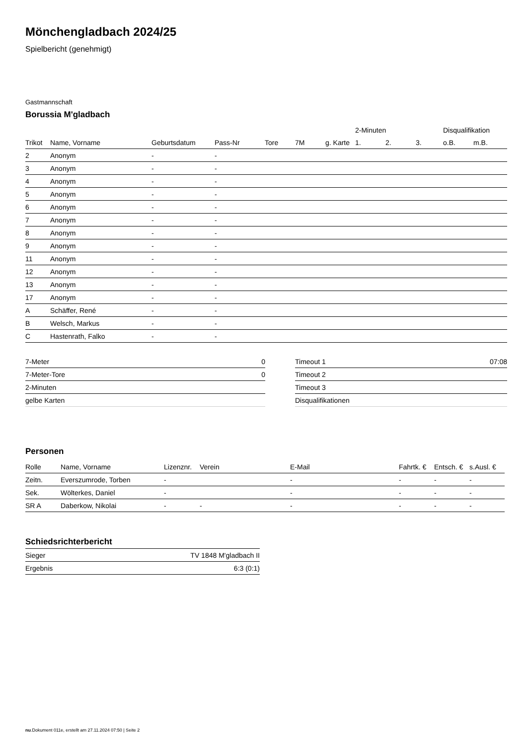Mönchengladbach 2024/25
Spielbericht (genehmigt)
Gastmannschaft
Borussia M'gladbach
| | | | | | | | 2-Minuten | | | Disqualifikation | |
| --- | --- | --- | --- | --- | --- | --- | --- | --- | --- | --- | --- |
| Trikot | Name, Vorname | Geburtsdatum | Pass-Nr | Tore | 7M | g. Karte | 1. | 2. | 3. | o.B. | m.B. |
| 2 | Anonym | - | - | | | | | | | | |
| 3 | Anonym | - | - | | | | | | | | |
| 4 | Anonym | - | - | | | | | | | | |
| 5 | Anonym | - | - | | | | | | | | |
| 6 | Anonym | - | - | | | | | | | | |
| 7 | Anonym | - | - | | | | | | | | |
| 8 | Anonym | - | - | | | | | | | | |
| 9 | Anonym | - | - | | | | | | | | |
| 11 | Anonym | - | - | | | | | | | | |
| 12 | Anonym | - | - | | | | | | | | |
| 13 | Anonym | - | - | | | | | | | | |
| 17 | Anonym | - | - | | | | | | | | |
| A | Schäffer, René | - | - | | | | | | | | |
| B | Welsch, Markus | - | - | | | | | | | | |
| C | Hastenrath, Falko | - | - | | | | | | | | |
| 7-Meter | 0 |
| 7-Meter-Tore | 0 |
| 2-Minuten | |
| gelbe Karten | |
| Timeout 1 | 07:08 |
| Timeout 2 | |
| Timeout 3 | |
| Disqualifikationen | |
Personen
| Rolle | Name, Vorname | Lizenznr. | Verein | E-Mail | Fahrtk. € | Entsch. € | s.Ausl. € |
| --- | --- | --- | --- | --- | --- | --- | --- |
| Zeitn. | Everszumrode, Torben | - | | - | - | - | - |
| Sek. | Wölterkes, Daniel | - | | - | - | - | - |
| SR A | Daberkow, Nikolai | - | - | - | - | - | - |
Schiedsrichterbericht
| Sieger | TV 1848 M'gladbach II |
| Ergebnis | 6:3 (0:1) |
nu.Dokument 011e, erstellt am 27.11.2024 07:50 | Seite 2